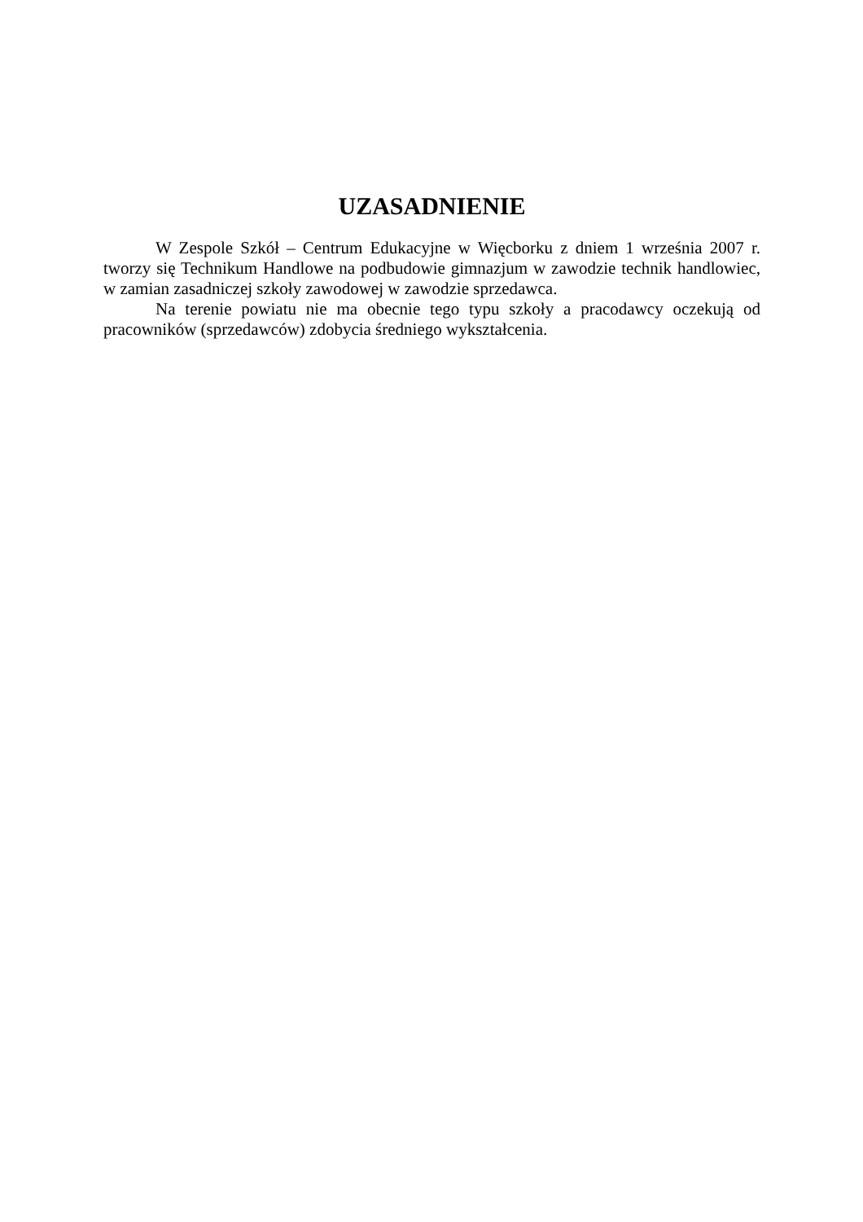UZASADNIENIE
W Zespole Szkół – Centrum Edukacyjne w Więcborku z dniem 1 września 2007 r. tworzy się Technikum Handlowe na podbudowie gimnazjum w zawodzie technik handlowiec, w zamian zasadniczej szkoły zawodowej w zawodzie sprzedawca.
Na terenie powiatu nie ma obecnie tego typu szkoły a pracodawcy oczekują od pracowników (sprzedawców) zdobycia średniego wykształcenia.